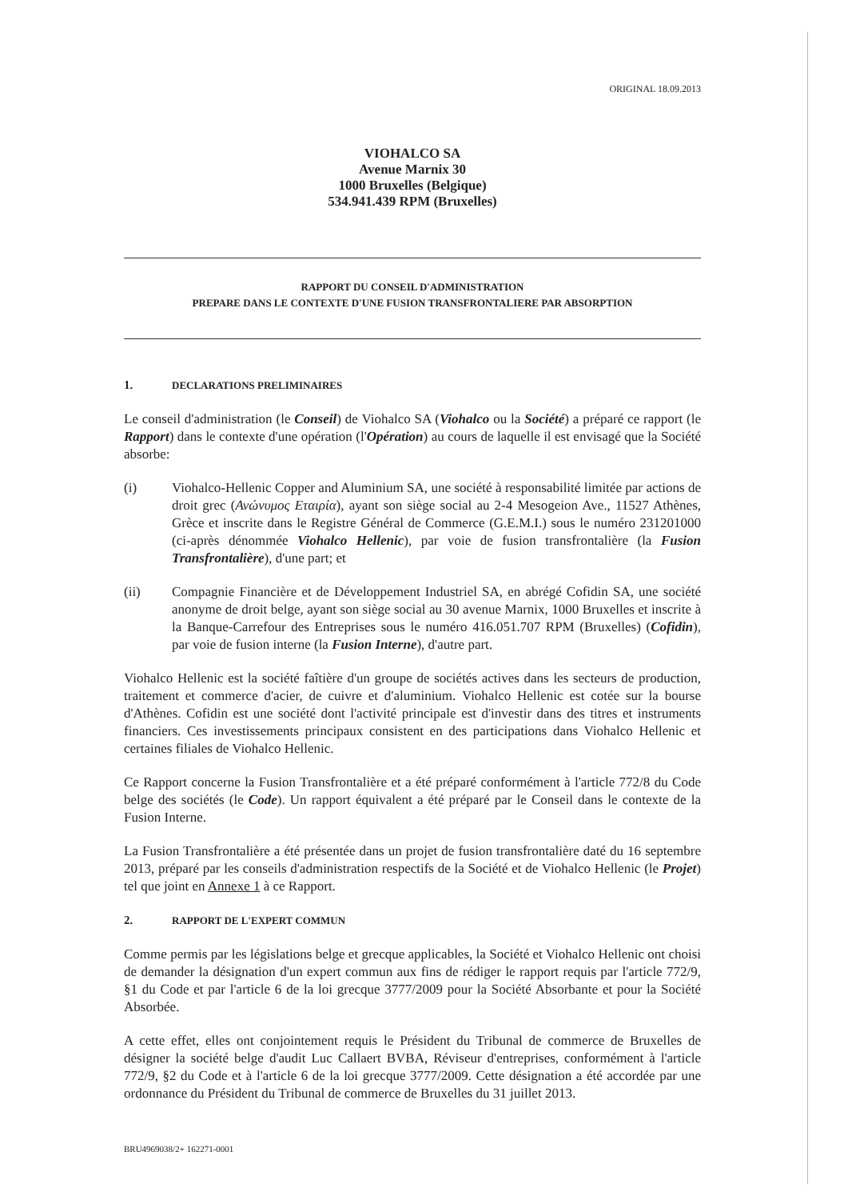ORIGINAL 18.09.2013
VIOHALCO SA
Avenue Marnix 30
1000 Bruxelles (Belgique)
534.941.439 RPM (Bruxelles)
RAPPORT DU CONSEIL D'ADMINISTRATION
PREPARE DANS LE CONTEXTE D'UNE FUSION TRANSFRONTALIERE PAR ABSORPTION
1. DECLARATIONS PRELIMINAIRES
Le conseil d'administration (le Conseil) de Viohalco SA (Viohalco ou la Société) a préparé ce rapport (le Rapport) dans le contexte d'une opération (l'Opération) au cours de laquelle il est envisagé que la Société absorbe:
(i) Viohalco-Hellenic Copper and Aluminium SA, une société à responsabilité limitée par actions de droit grec (Ανώνυμος Εταιρία), ayant son siège social au 2-4 Mesogeion Ave., 11527 Athènes, Grèce et inscrite dans le Registre Général de Commerce (G.E.M.I.) sous le numéro 231201000 (ci-après dénommée Viohalco Hellenic), par voie de fusion transfrontalière (la Fusion Transfrontalière), d'une part; et
(ii) Compagnie Financière et de Développement Industriel SA, en abrégé Cofidin SA, une société anonyme de droit belge, ayant son siège social au 30 avenue Marnix, 1000 Bruxelles et inscrite à la Banque-Carrefour des Entreprises sous le numéro 416.051.707 RPM (Bruxelles) (Cofidin), par voie de fusion interne (la Fusion Interne), d'autre part.
Viohalco Hellenic est la société faîtière d'un groupe de sociétés actives dans les secteurs de production, traitement et commerce d'acier, de cuivre et d'aluminium. Viohalco Hellenic est cotée sur la bourse d'Athènes. Cofidin est une société dont l'activité principale est d'investir dans des titres et instruments financiers. Ces investissements principaux consistent en des participations dans Viohalco Hellenic et certaines filiales de Viohalco Hellenic.
Ce Rapport concerne la Fusion Transfrontalière et a été préparé conformément à l'article 772/8 du Code belge des sociétés (le Code). Un rapport équivalent a été préparé par le Conseil dans le contexte de la Fusion Interne.
La Fusion Transfrontalière a été présentée dans un projet de fusion transfrontalière daté du 16 septembre 2013, préparé par les conseils d'administration respectifs de la Société et de Viohalco Hellenic (le Projet) tel que joint en Annexe 1 à ce Rapport.
2. RAPPORT DE L'EXPERT COMMUN
Comme permis par les législations belge et grecque applicables, la Société et Viohalco Hellenic ont choisi de demander la désignation d'un expert commun aux fins de rédiger le rapport requis par l'article 772/9, §1 du Code et par l'article 6 de la loi grecque 3777/2009 pour la Société Absorbante et pour la Société Absorbée.
A cette effet, elles ont conjointement requis le Président du Tribunal de commerce de Bruxelles de désigner la société belge d'audit Luc Callaert BVBA, Réviseur d'entreprises, conformément à l'article 772/9, §2 du Code et à l'article 6 de la loi grecque 3777/2009. Cette désignation a été accordée par une ordonnance du Président du Tribunal de commerce de Bruxelles du 31 juillet 2013.
BRU4969038/2+ 162271-0001